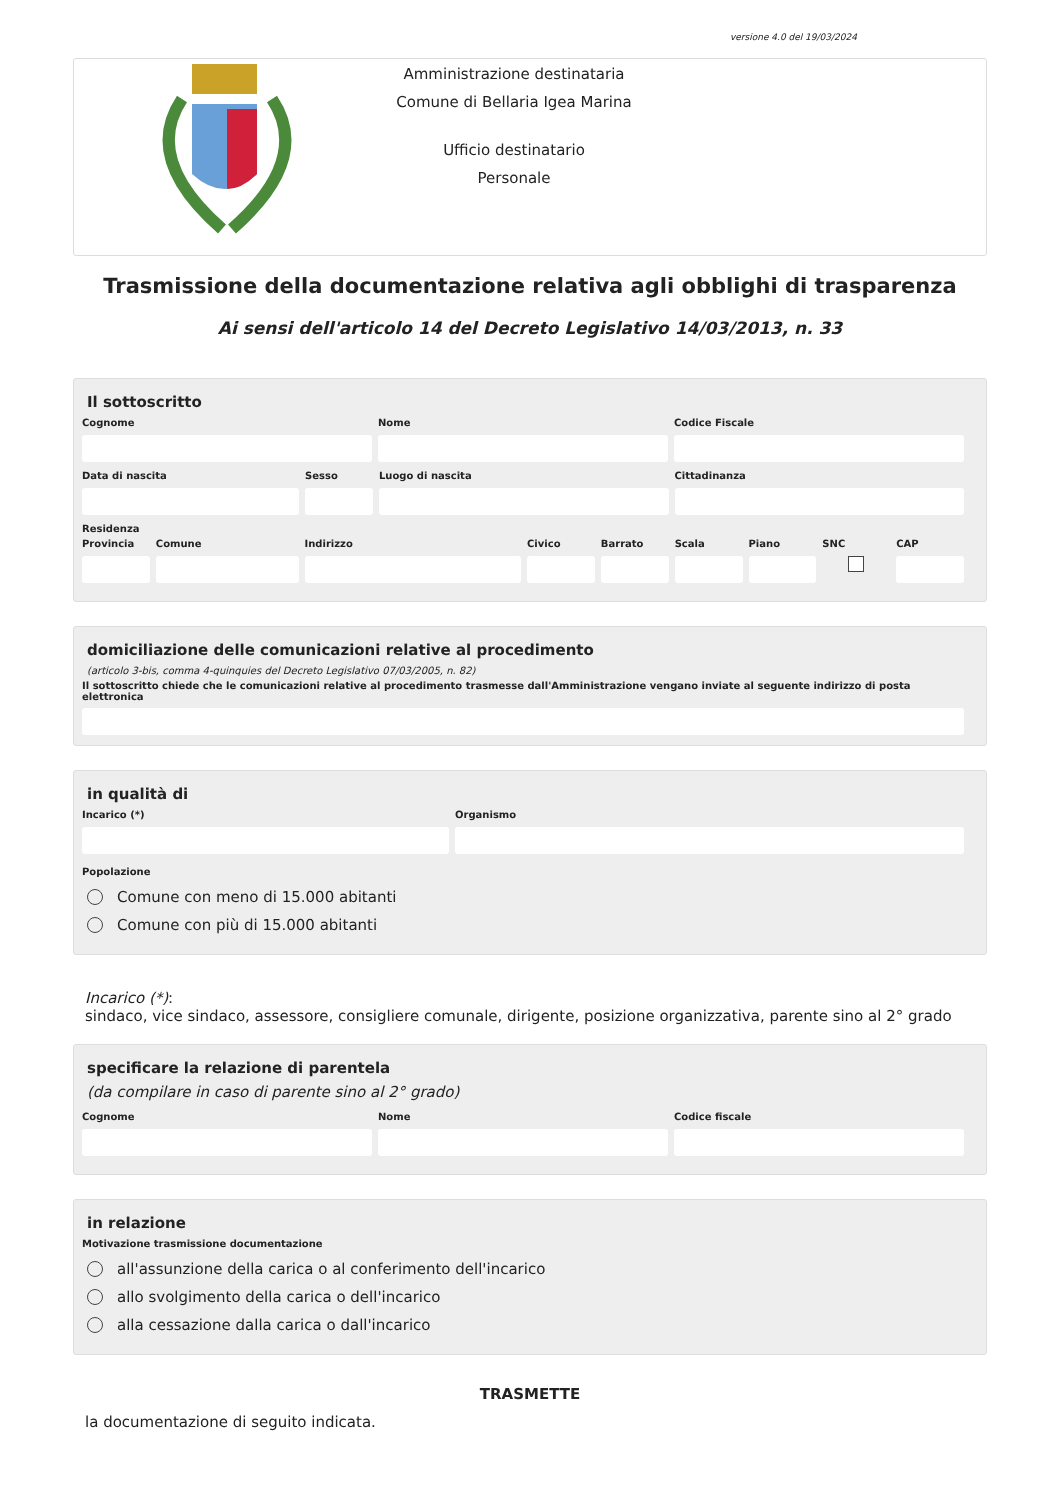versione 4.0 del 19/03/2024
Amministrazione destinataria
Comune di Bellaria Igea Marina
Ufficio destinatario
Personale
Trasmissione della documentazione relativa agli obblighi di trasparenza
Ai sensi dell'articolo 14 del Decreto Legislativo 14/03/2013, n. 33
Il sottoscritto
Cognome Nome Codice Fiscale
Data di nascita Sesso Luogo di nascita Cittadinanza
Residenza
Provincia
Comune Indirizzo Civico Barrato Scala Piano SNC CAP
domiciliazione delle comunicazioni relative al procedimento
(articolo 3-bis, comma 4-quinquies del Decreto Legislativo 07/03/2005, n. 82)
Il sottoscritto chiede che le comunicazioni relative al procedimento trasmesse dall'Amministrazione vengano inviate al seguente indirizzo di posta elettronica
in qualità di
Incarico (*) Organismo
Popolazione
Comune con meno di 15.000 abitanti
Comune con più di 15.000 abitanti
Incarico (*):
sindaco, vice sindaco, assessore, consigliere comunale, dirigente, posizione organizzativa, parente sino al 2° grado
specificare la relazione di parentela
(da compilare in caso di parente sino al 2° grado)
Cognome Nome Codice fiscale
in relazione
Motivazione trasmissione documentazione
all'assunzione della carica o al conferimento dell'incarico
allo svolgimento della carica o dell'incarico
alla cessazione dalla carica o dall'incarico
TRASMETTE
la documentazione di seguito indicata.